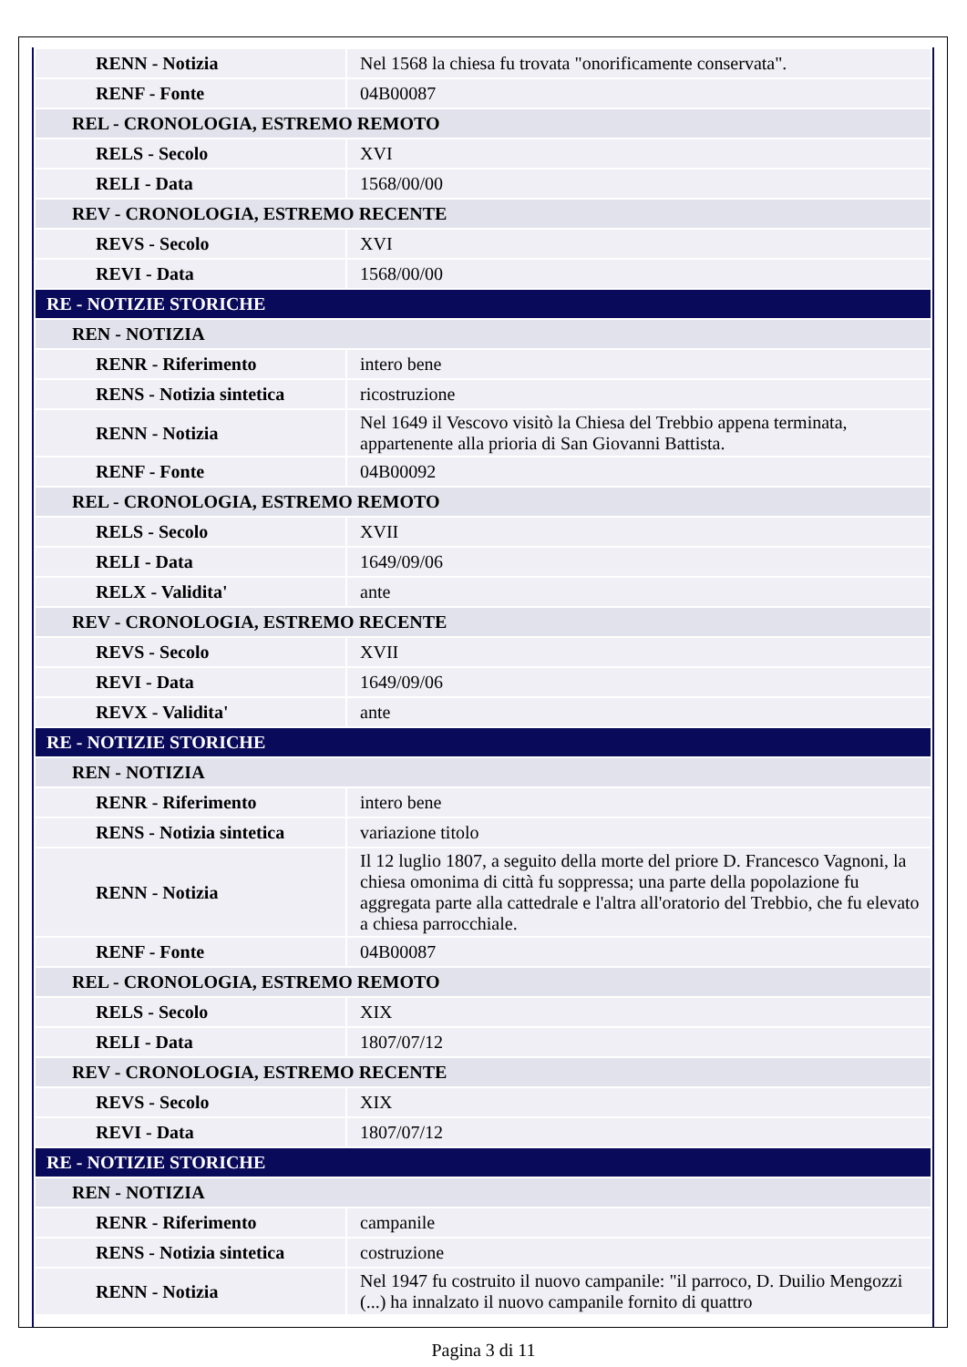| RENN - Notizia | Nel 1568 la chiesa fu trovata "onorificamente conservata". |
| RENF - Fonte | 04B00087 |
| REL - CRONOLOGIA, ESTREMO REMOTO | |
| RELS - Secolo | XVI |
| RELI - Data | 1568/00/00 |
| REV - CRONOLOGIA, ESTREMO RECENTE | |
| REVS - Secolo | XVI |
| REVI - Data | 1568/00/00 |
| RE - NOTIZIE STORICHE | |
| REN - NOTIZIA | |
| RENR - Riferimento | intero bene |
| RENS - Notizia sintetica | ricostruzione |
| RENN - Notizia | Nel 1649 il Vescovo visitò la Chiesa del Trebbio appena terminata, appartenente alla prioria di San Giovanni Battista. |
| RENF - Fonte | 04B00092 |
| REL - CRONOLOGIA, ESTREMO REMOTO | |
| RELS - Secolo | XVII |
| RELI - Data | 1649/09/06 |
| RELX - Validita' | ante |
| REV - CRONOLOGIA, ESTREMO RECENTE | |
| REVS - Secolo | XVII |
| REVI - Data | 1649/09/06 |
| REVX - Validita' | ante |
| RE - NOTIZIE STORICHE | |
| REN - NOTIZIA | |
| RENR - Riferimento | intero bene |
| RENS - Notizia sintetica | variazione titolo |
| RENN - Notizia | Il 12 luglio 1807, a seguito della morte del priore D. Francesco Vagnoni, la chiesa omonima di città fu soppressa; una parte della popolazione fu aggregata parte alla cattedrale e l'altra all'oratorio del Trebbio, che fu elevato a chiesa parrocchiale. |
| RENF - Fonte | 04B00087 |
| REL - CRONOLOGIA, ESTREMO REMOTO | |
| RELS - Secolo | XIX |
| RELI - Data | 1807/07/12 |
| REV - CRONOLOGIA, ESTREMO RECENTE | |
| REVS - Secolo | XIX |
| REVI - Data | 1807/07/12 |
| RE - NOTIZIE STORICHE | |
| REN - NOTIZIA | |
| RENR - Riferimento | campanile |
| RENS - Notizia sintetica | costruzione |
| RENN - Notizia | Nel 1947 fu costruito il nuovo campanile: "il parroco, D. Duilio Mengozzi (...) ha innalzato il nuovo campanile fornito di quattro |
Pagina 3 di 11